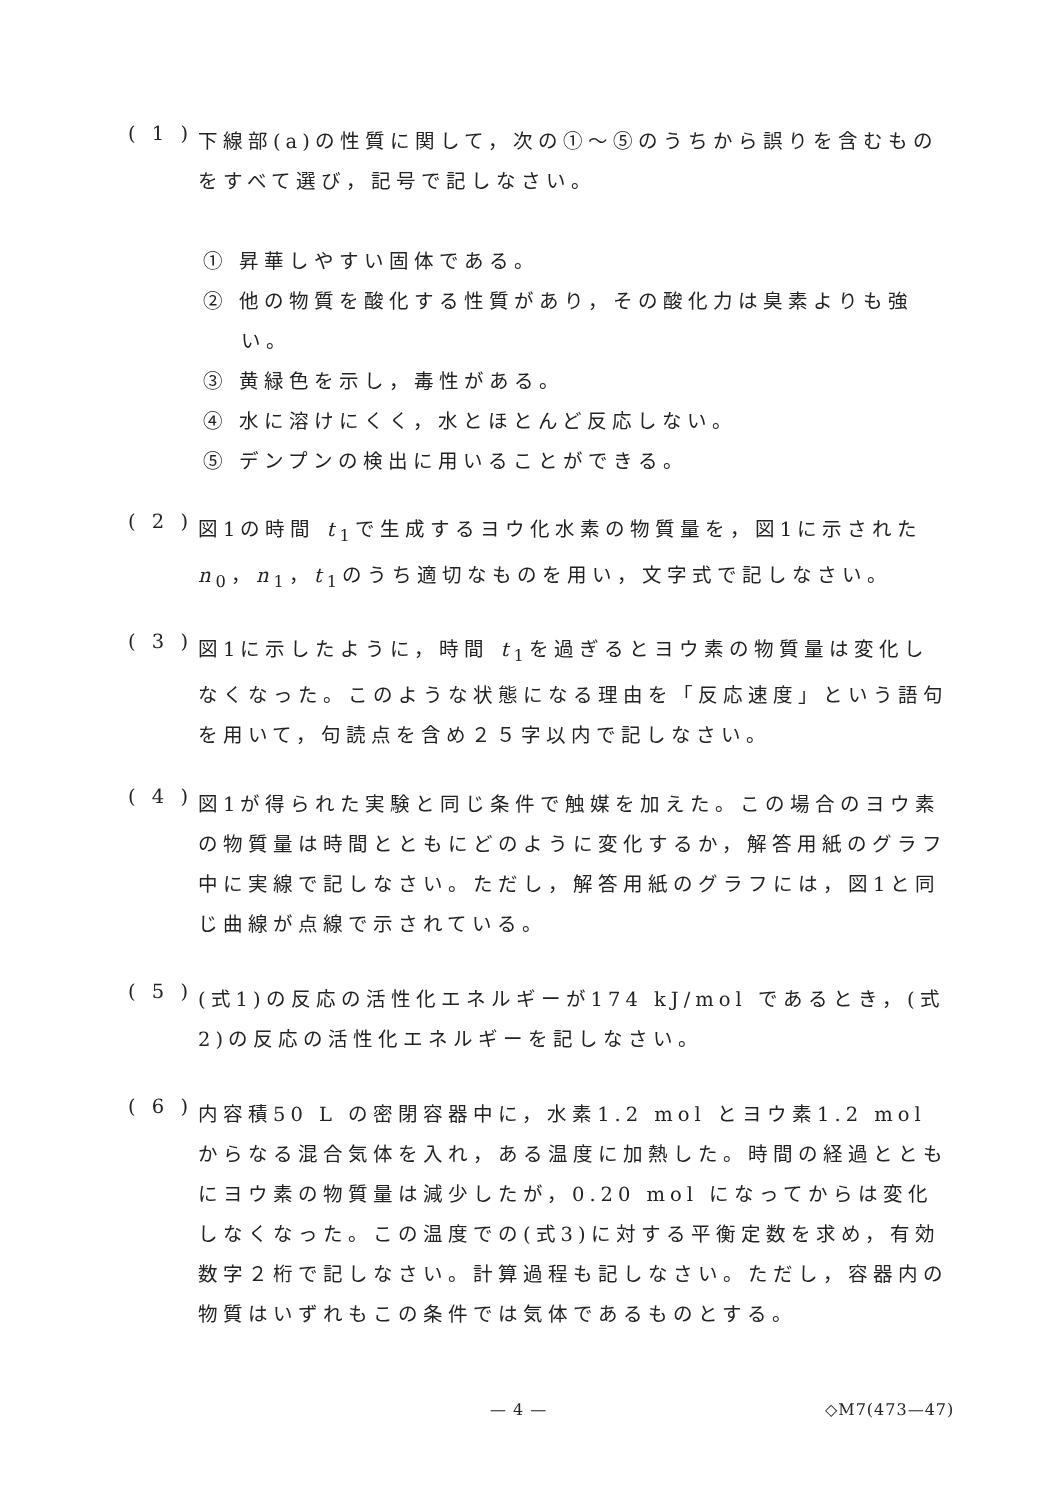( 1 )
下線部(a)の性質に関して，次の①～⑤のうちから誤りを含むものをすべて選び，記号で記しなさい。
① 昇華しやすい固体である。
② 他の物質を酸化する性質があり，その酸化力は臭素よりも強い。
③ 黄緑色を示し，毒性がある。
④ 水に溶けにくく，水とほとんど反応しない。
⑤ デンプンの検出に用いることができる。
( 2 )
図1の時間 t<sub>1</sub>で生成するヨウ化水素の物質量を，図1に示された n<sub>0</sub>，n<sub>1</sub>，t<sub>1</sub>のうち適切なものを用い，文字式で記しなさい。
( 3 )
図1に示したように，時間 t<sub>1</sub>を過ぎるとヨウ素の物質量は変化しなくなった。このような状態になる理由を「反応速度」という語句を用いて，句読点を含め２５字以内で記しなさい。
( 4 )
図1が得られた実験と同じ条件で触媒を加えた。この場合のヨウ素の物質量は時間とともにどのように変化するか，解答用紙のグラフ中に実線で記しなさい。ただし，解答用紙のグラフには，図1と同じ曲線が点線で示されている。
( 5 )
(式1)の反応の活性化エネルギーが174 kJ/mol であるとき，(式2)の反応の活性化エネルギーを記しなさい。
( 6 )
内容積50 L の密閉容器中に，水素1.2 mol とヨウ素1.2 mol からなる混合気体を入れ，ある温度に加熱した。時間の経過とともにヨウ素の物質量は減少したが，0.20 mol になってからは変化しなくなった。この温度での(式3)に対する平衡定数を求め，有効数字２桁で記しなさい。計算過程も記しなさい。ただし，容器内の物質はいずれもこの条件では気体であるものとする。
— 4 — ◇M7(473—47)